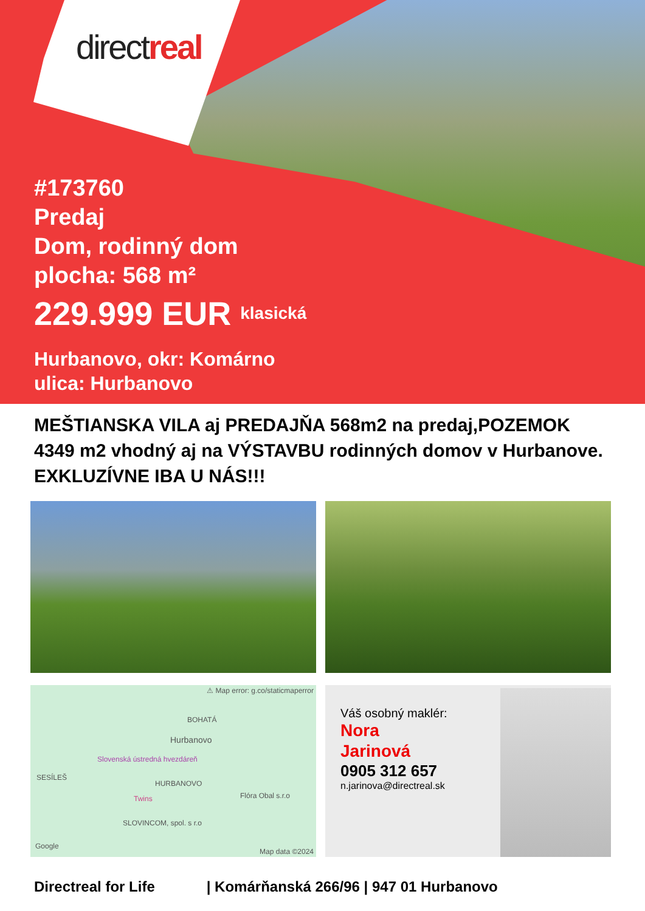directreal
#173760
Predaj
Dom, rodinný dom
plocha: 568 m²
229.999 EUR klasická
Hurbanovo, okr: Komárno
ulica: Hurbanovo
MEŠTIANSKA VILA aj PREDAJŇA 568m2 na predaj,POZEMOK 4349 m2 vhodný aj na VÝSTAVBU rodinných domov v Hurbanove. EXKLUZÍVNE IBA U NÁS!!!
⚠ Map error: g.co/staticmaperror
BOHATÁ
Hurbanovo
Slovenská ústredná hvezdáreň
SESÍLEŠ
HURBANOVO
Twins Flóra Obal s.r.o
SLOVINCOM, spol. s r.o
Google
Map data ©2024
Váš osobný maklér:
Nora
Jarinová
0905 312 657
n.jarinova@directreal.sk
Directreal for Life | Komárňanská 266/96 | 947 01 Hurbanovo